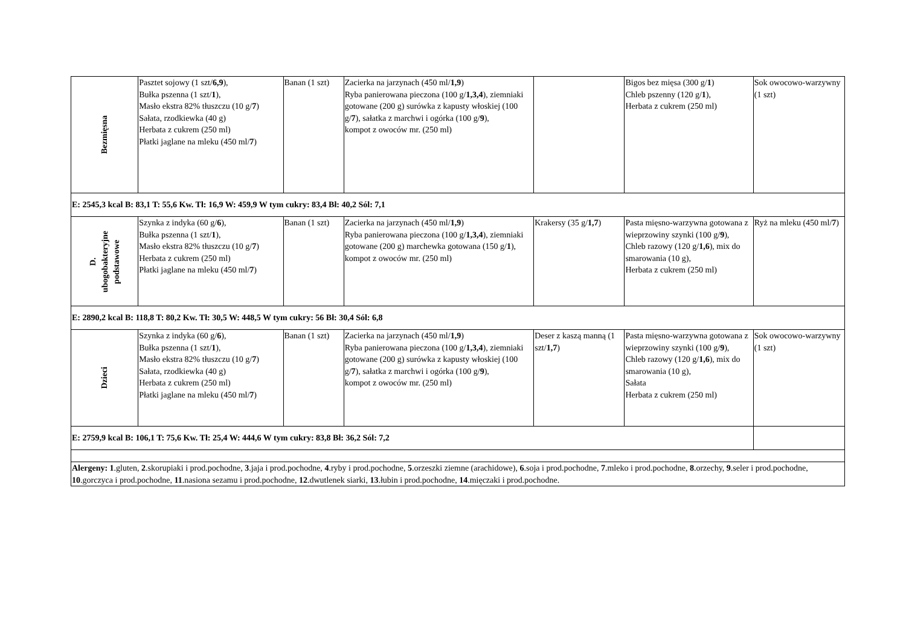| Bezmięsna | Pasztet sojowy (1 szt/ 6,9 ), Bułka pszenna (1 szt/ 1 ), Masło ekstra 82% tłuszczu (10 g/ 7 ) Sałata, rzodkiewka (40 g) Herbata z cukrem (250 ml) Płatki jaglane na mleku (450 ml/ 7 ) | Banan (1 szt) | Zacierka na jarzynach (450 ml/ 1,9 ) Ryba panierowana pieczona (100 g/ 1,3,4 ), ziemniaki gotowane (200 g) surówka z kapusty włoskiej (100 g/ 7 ), sałatka z marchwi i ogórka (100 g/ 9 ), kompot z owoców mr. (250 ml) | | Bigos bez mięsa (300 g/ 1 ) Chleb pszenny (120 g/ 1 ), Herbata z cukrem (250 ml) | Sok owocowo-warzywny (1 szt) |
| E: 2545,3 kcal B: 83,1 T: 55,6 Kw. Tł: 16,9 W: 459,9 W tym cukry: 83,4 Bł: 40,2 Sól: 7,1 | | | | | | |
| D. ubogobakteryjne podstawowe | Szynka z indyka (60 g/ 6 ), Bułka pszenna (1 szt/ 1 ), Masło ekstra 82% tłuszczu (10 g/ 7 ) Herbata z cukrem (250 ml) Płatki jaglane na mleku (450 ml/ 7 ) | Banan (1 szt) | Zacierka na jarzynach (450 ml/ 1,9 ) Ryba panierowana pieczona (100 g/ 1,3,4 ), ziemniaki gotowane (200 g) marchewka gotowana (150 g/ 1 ), kompot z owoców mr. (250 ml) | Krakersy (35 g/ 1,7 ) | Pasta mięsno-warzywna gotowana z wieprzowiny szynki (100 g/ 9 ), Chleb razowy (120 g/ 1,6 ), mix do smarowania (10 g), Herbata z cukrem (250 ml) | Ryż na mleku (450 ml/ 7 ) |
| E: 2890,2 kcal B: 118,8 T: 80,2 Kw. Tł: 30,5 W: 448,5 W tym cukry: 56 Bł: 30,4 Sól: 6,8 | | | | | | |
| Dzieci | Szynka z indyka (60 g/ 6 ), Bułka pszenna (1 szt/ 1 ), Masło ekstra 82% tłuszczu (10 g/ 7 ) Sałata, rzodkiewka (40 g) Herbata z cukrem (250 ml) Płatki jaglane na mleku (450 ml/ 7 ) | Banan (1 szt) | Zacierka na jarzynach (450 ml/ 1,9 ) Ryba panierowana pieczona (100 g/ 1,3,4 ), ziemniaki gotowane (200 g) surówka z kapusty włoskiej (100 g/ 7 ), sałatka z marchwi i ogórka (100 g/ 9 ), kompot z owoców mr. (250 ml) | Deser z kaszą manną (1 szt/ 1,7 ) | Pasta mięsno-warzywna gotowana z wieprzowiny szynki (100 g/ 9 ), Chleb razowy (120 g/ 1,6 ), mix do smarowania (10 g), Sałata Herbata z cukrem (250 ml) | Sok owocowo-warzywny (1 szt) |
| E: 2759,9 kcal B: 106,1 T: 75,6 Kw. Tł: 25,4 W: 444,6 W tym cukry: 83,8 Bł: 36,2 Sól: 7,2 | | | | | | |
| Alergeny: 1 .gluten, 2 .skorupiaki i prod.pochodne, 3 .jaja i prod.pochodne, 4 .ryby i prod.pochodne, 5 .orzeszki ziemne (arachidowe), 6 .soja i prod.pochodne, 7 .mleko i prod.pochodne, 8 .orzechy, 9 .seler i prod.pochodne, 10 .gorczyca i prod.pochodne, 11 .nasiona sezamu i prod.pochodne, 12 .dwutlenek siarki, 13 .łubin i prod.pochodne, 14 .mięczaki i prod.pochodne. | | | | | | |